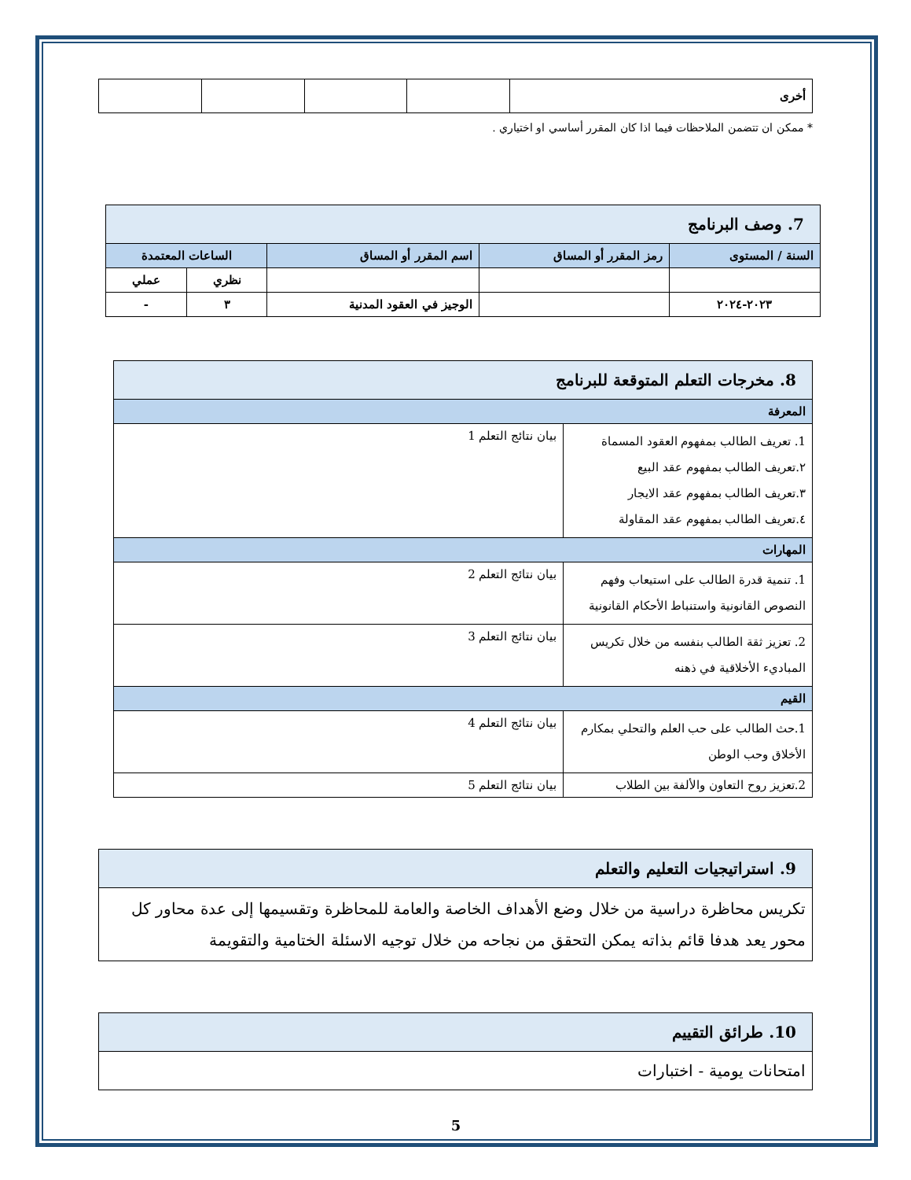| أخرى | | | | |
* ممكن ان تتضمن الملاحظات فيما اذا كان المقرر أساسي او اختياري .
| 7. وصف البرنامج | | | | |
| السنة / المستوى | رمز المقرر أو المساق | اسم المقرر أو المساق | الساعات المعتمدة | |
| | | | نظري | عملي |
| ٢٠٢٣-٢٠٢٤ | | الوجيز في العقود المدنية | ٣ | - |
| 8. مخرجات التعلم المتوقعة للبرنامج | |
| المعرفة | |
| 1. تعريف الطالب بمفهوم العقود المسماة ٢.تعريف الطالب بمفهوم عقد البيع ٣.تعريف الطالب بمفهوم عقد الايجار ٤.تعريف الطالب بمفهوم عقد المقاولة | بيان نتائج التعلم 1 |
| المهارات | |
| 1. تنمية قدرة الطالب على استيعاب وفهم النصوص القانونية واستنباط الأحكام القانونية | بيان نتائج التعلم 2 |
| 2. تعزيز ثقة الطالب بنفسه من خلال تكريس المباديء الأخلاقية في ذهنه | بيان نتائج التعلم 3 |
| القيم | |
| 1.حث الطالب على حب العلم والتحلي بمكارم الأخلاق وحب الوطن | بيان نتائج التعلم 4 |
| 2.تعزيز روح التعاون والألفة بين الطلاب | بيان نتائج التعلم 5 |
| 9. استراتيجيات التعليم والتعلم |
| تكريس محاظرة دراسية من خلال وضع الأهداف الخاصة والعامة للمحاظرة وتقسيمها إلى عدة محاور كل محور يعد هدفا قائم بذاته يمكن التحقق من نجاحه من خلال توجيه الاسئلة الختامية والتقويمة |
| 10. طرائق التقييم |
| امتحانات يومية - اختبارات |
5